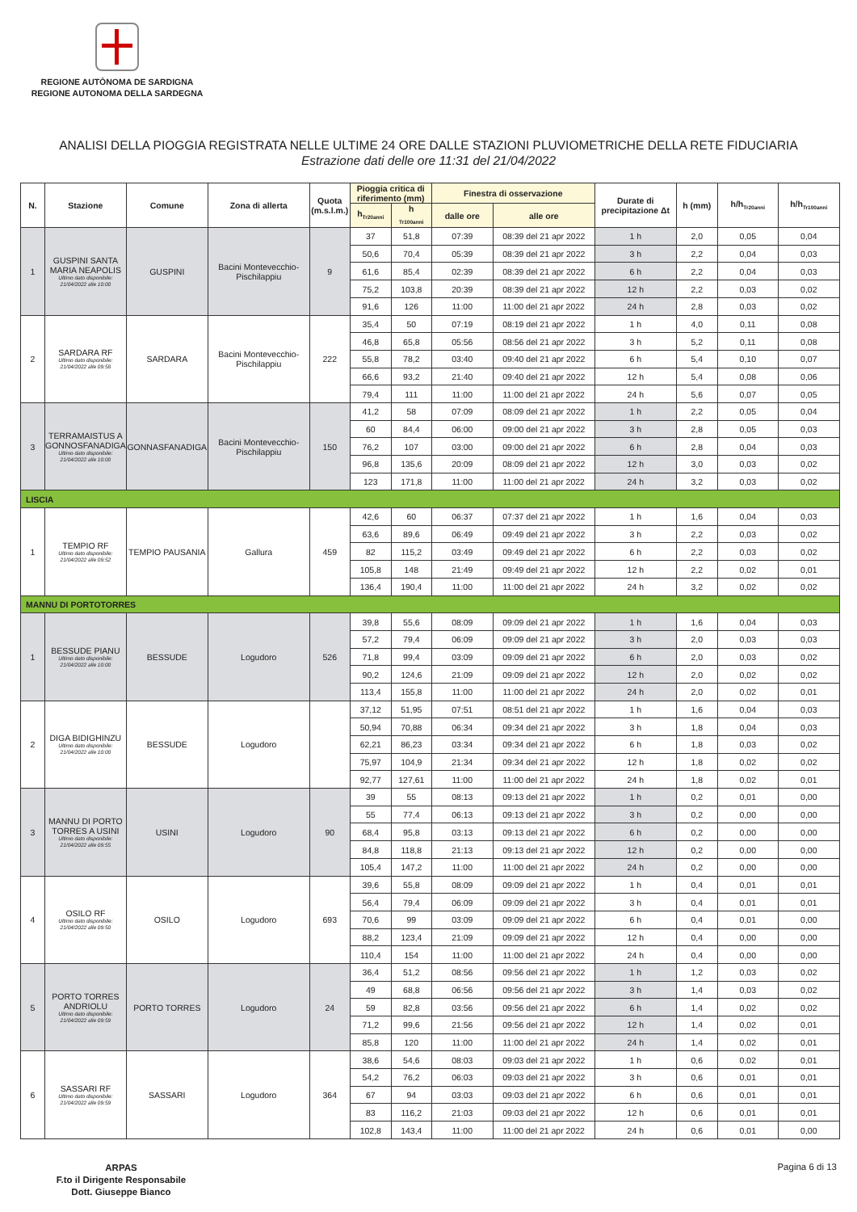REGIONE AUTÒNOMA DE SARDIGNA
REGIONE AUTONOMA DELLA SARDEGNA
ANALISI DELLA PIOGGIA REGISTRATA NELLE ULTIME 24 ORE DALLE STAZIONI PLUVIOMETRICHE DELLA RETE FIDUCIARIA
Estrazione dati delle ore 11:31 del 21/04/2022
| N. | Stazione | Comune | Zona di allerta | Quota (m.s.l.m.) | Pioggia critica di riferimento (mm) | | Finestra di osservazione | | Durate di precipitazione Δt | h (mm) | h/h<sub>Tr20anni</sub> | h/h<sub>Tr100anni</sub> |
| --- | --- | --- | --- | --- | --- | --- | --- | --- | --- | --- | --- | --- |
| | | | | | h<sub>Tr20anni</sub> | h <sub>Tr100anni</sub> | dalle ore | alle ore | | | | |
| 1 | GUSPINI SANTA MARIA NEAPOLIS Ultimo dato disponibile: 21/04/2022 alle 10:00 | GUSPINI | Bacini Montevecchio-Pischilappiu | 9 | 37 | 51,8 | 07:39 | 08:39 del 21 apr 2022 | 1 h | 2,0 | 0,05 | 0,04 |
| | | | | | 50,6 | 70,4 | 05:39 | 08:39 del 21 apr 2022 | 3 h | 2,2 | 0,04 | 0,03 |
| | | | | | 61,6 | 85,4 | 02:39 | 08:39 del 21 apr 2022 | 6 h | 2,2 | 0,04 | 0,03 |
| | | | | | 75,2 | 103,8 | 20:39 | 08:39 del 21 apr 2022 | 12 h | 2,2 | 0,03 | 0,02 |
| | | | | | 91,6 | 126 | 11:00 | 11:00 del 21 apr 2022 | 24 h | 2,8 | 0,03 | 0,02 |
| 2 | SARDARA RF Ultimo dato disponibile: 21/04/2022 alle 09:58 | SARDARA | Bacini Montevecchio-Pischilappiu | 222 | 35,4 | 50 | 07:19 | 08:19 del 21 apr 2022 | 1 h | 4,0 | 0,11 | 0,08 |
| | | | | | 46,8 | 65,8 | 05:56 | 08:56 del 21 apr 2022 | 3 h | 5,2 | 0,11 | 0,08 |
| | | | | | 55,8 | 78,2 | 03:40 | 09:40 del 21 apr 2022 | 6 h | 5,4 | 0,10 | 0,07 |
| | | | | | 66,6 | 93,2 | 21:40 | 09:40 del 21 apr 2022 | 12 h | 5,4 | 0,08 | 0,06 |
| | | | | | 79,4 | 111 | 11:00 | 11:00 del 21 apr 2022 | 24 h | 5,6 | 0,07 | 0,05 |
| 3 | TERRAMAISTUS A GONNOSFANADIGA Ultimo dato disponibile: 21/04/2022 alle 10:00 | GONNASFANADIGA | Bacini Montevecchio-Pischilappiu | 150 | 41,2 | 58 | 07:09 | 08:09 del 21 apr 2022 | 1 h | 2,2 | 0,05 | 0,04 |
| | | | | | 60 | 84,4 | 06:00 | 09:00 del 21 apr 2022 | 3 h | 2,8 | 0,05 | 0,03 |
| | | | | | 76,2 | 107 | 03:00 | 09:00 del 21 apr 2022 | 6 h | 2,8 | 0,04 | 0,03 |
| | | | | | 96,8 | 135,6 | 20:09 | 08:09 del 21 apr 2022 | 12 h | 3,0 | 0,03 | 0,02 |
| | | | | | 123 | 171,8 | 11:00 | 11:00 del 21 apr 2022 | 24 h | 3,2 | 0,03 | 0,02 |
| LISCIA | | | | | | | | | | | | |
| 1 | TEMPIO RF Ultimo dato disponibile: 21/04/2022 alle 09:52 | TEMPIO PAUSANIA | Gallura | 459 | 42,6 | 60 | 06:37 | 07:37 del 21 apr 2022 | 1 h | 1,6 | 0,04 | 0,03 |
| | | | | | 63,6 | 89,6 | 06:49 | 09:49 del 21 apr 2022 | 3 h | 2,2 | 0,03 | 0,02 |
| | | | | | 82 | 115,2 | 03:49 | 09:49 del 21 apr 2022 | 6 h | 2,2 | 0,03 | 0,02 |
| | | | | | 105,8 | 148 | 21:49 | 09:49 del 21 apr 2022 | 12 h | 2,2 | 0,02 | 0,01 |
| | | | | | 136,4 | 190,4 | 11:00 | 11:00 del 21 apr 2022 | 24 h | 3,2 | 0,02 | 0,02 |
| MANNU DI PORTOTORRES | | | | | | | | | | | | |
| 1 | BESSUDE PIANU Ultimo dato disponibile: 21/04/2022 alle 10:00 | BESSUDE | Logudoro | 526 | 39,8 | 55,6 | 08:09 | 09:09 del 21 apr 2022 | 1 h | 1,6 | 0,04 | 0,03 |
| | | | | | 57,2 | 79,4 | 06:09 | 09:09 del 21 apr 2022 | 3 h | 2,0 | 0,03 | 0,03 |
| | | | | | 71,8 | 99,4 | 03:09 | 09:09 del 21 apr 2022 | 6 h | 2,0 | 0,03 | 0,02 |
| | | | | | 90,2 | 124,6 | 21:09 | 09:09 del 21 apr 2022 | 12 h | 2,0 | 0,02 | 0,02 |
| | | | | | 113,4 | 155,8 | 11:00 | 11:00 del 21 apr 2022 | 24 h | 2,0 | 0,02 | 0,01 |
| 2 | DIGA BIDIGHINZU Ultimo dato disponibile: 21/04/2022 alle 10:00 | BESSUDE | Logudoro | | 37,12 | 51,95 | 07:51 | 08:51 del 21 apr 2022 | 1 h | 1,6 | 0,04 | 0,03 |
| | | | | | 50,94 | 70,88 | 06:34 | 09:34 del 21 apr 2022 | 3 h | 1,8 | 0,04 | 0,03 |
| | | | | | 62,21 | 86,23 | 03:34 | 09:34 del 21 apr 2022 | 6 h | 1,8 | 0,03 | 0,02 |
| | | | | | 75,97 | 104,9 | 21:34 | 09:34 del 21 apr 2022 | 12 h | 1,8 | 0,02 | 0,02 |
| | | | | | 92,77 | 127,61 | 11:00 | 11:00 del 21 apr 2022 | 24 h | 1,8 | 0,02 | 0,01 |
| 3 | MANNU DI PORTO TORRES A USINI Ultimo dato disponibile: 21/04/2022 alle 09:55 | USINI | Logudoro | 90 | 39 | 55 | 08:13 | 09:13 del 21 apr 2022 | 1 h | 0,2 | 0,01 | 0,00 |
| | | | | | 55 | 77,4 | 06:13 | 09:13 del 21 apr 2022 | 3 h | 0,2 | 0,00 | 0,00 |
| | | | | | 68,4 | 95,8 | 03:13 | 09:13 del 21 apr 2022 | 6 h | 0,2 | 0,00 | 0,00 |
| | | | | | 84,8 | 118,8 | 21:13 | 09:13 del 21 apr 2022 | 12 h | 0,2 | 0,00 | 0,00 |
| | | | | | 105,4 | 147,2 | 11:00 | 11:00 del 21 apr 2022 | 24 h | 0,2 | 0,00 | 0,00 |
| 4 | OSILO RF Ultimo dato disponibile: 21/04/2022 alle 09:50 | OSILO | Logudoro | 693 | 39,6 | 55,8 | 08:09 | 09:09 del 21 apr 2022 | 1 h | 0,4 | 0,01 | 0,01 |
| | | | | | 56,4 | 79,4 | 06:09 | 09:09 del 21 apr 2022 | 3 h | 0,4 | 0,01 | 0,01 |
| | | | | | 70,6 | 99 | 03:09 | 09:09 del 21 apr 2022 | 6 h | 0,4 | 0,01 | 0,00 |
| | | | | | 88,2 | 123,4 | 21:09 | 09:09 del 21 apr 2022 | 12 h | 0,4 | 0,00 | 0,00 |
| | | | | | 110,4 | 154 | 11:00 | 11:00 del 21 apr 2022 | 24 h | 0,4 | 0,00 | 0,00 |
| 5 | PORTO TORRES ANDRIOLU Ultimo dato disponibile: 21/04/2022 alle 09:59 | PORTO TORRES | Logudoro | 24 | 36,4 | 51,2 | 08:56 | 09:56 del 21 apr 2022 | 1 h | 1,2 | 0,03 | 0,02 |
| | | | | | 49 | 68,8 | 06:56 | 09:56 del 21 apr 2022 | 3 h | 1,4 | 0,03 | 0,02 |
| | | | | | 59 | 82,8 | 03:56 | 09:56 del 21 apr 2022 | 6 h | 1,4 | 0,02 | 0,02 |
| | | | | | 71,2 | 99,6 | 21:56 | 09:56 del 21 apr 2022 | 12 h | 1,4 | 0,02 | 0,01 |
| | | | | | 85,8 | 120 | 11:00 | 11:00 del 21 apr 2022 | 24 h | 1,4 | 0,02 | 0,01 |
| 6 | SASSARI RF Ultimo dato disponibile: 21/04/2022 alle 09:59 | SASSARI | Logudoro | 364 | 38,6 | 54,6 | 08:03 | 09:03 del 21 apr 2022 | 1 h | 0,6 | 0,02 | 0,01 |
| | | | | | 54,2 | 76,2 | 06:03 | 09:03 del 21 apr 2022 | 3 h | 0,6 | 0,01 | 0,01 |
| | | | | | 67 | 94 | 03:03 | 09:03 del 21 apr 2022 | 6 h | 0,6 | 0,01 | 0,01 |
| | | | | | 83 | 116,2 | 21:03 | 09:03 del 21 apr 2022 | 12 h | 0,6 | 0,01 | 0,01 |
| | | | | | 102,8 | 143,4 | 11:00 | 11:00 del 21 apr 2022 | 24 h | 0,6 | 0,01 | 0,00 |
ARPAS
F.to il Dirigente Responsabile
Dott. Giuseppe Bianco
Pagina 6 di 13